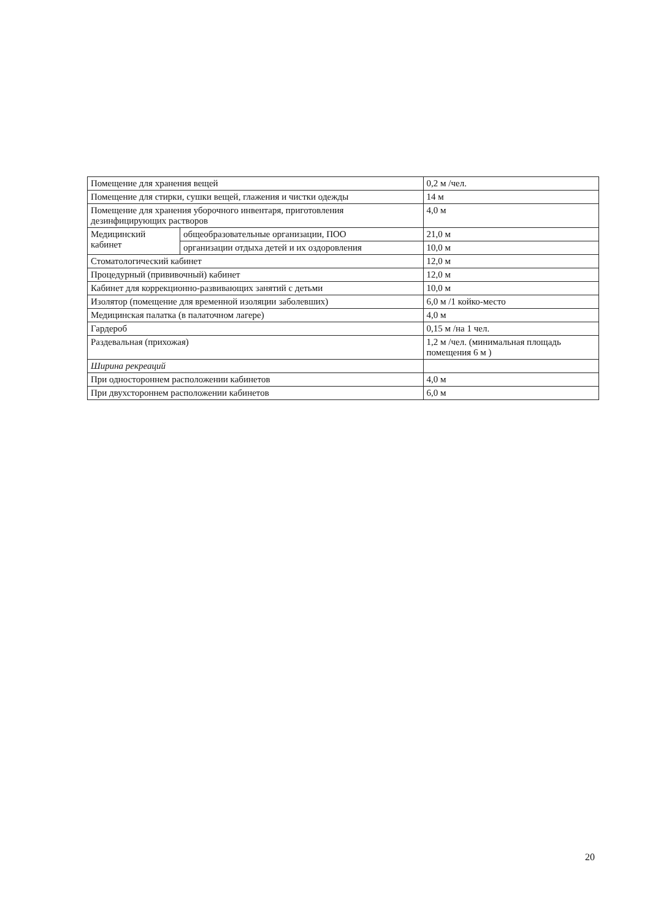| Помещение для хранения вещей | | 0,2 м /чел. |
| Помещение для стирки, сушки вещей, глажения и чистки одежды | | 14 м |
| Помещение для хранения уборочного инвентаря, приготовления дезинфицирующих растворов | | 4,0 м |
| Медицинский кабинет | общеобразовательные организации, ПОО | 21,0 м |
| | организации отдыха детей и их оздоровления | 10,0 м |
| Стоматологический кабинет | | 12,0 м |
| Процедурный (прививочный) кабинет | | 12,0 м |
| Кабинет для коррекционно-развивающих занятий с детьми | | 10,0 м |
| Изолятор (помещение для временной изоляции заболевших) | | 6,0 м /1 койко-место |
| Медицинская палатка (в палаточном лагере) | | 4,0 м |
| Гардероб | | 0,15 м /на 1 чел. |
| Раздевальная (прихожая) | | 1,2 м /чел. (минимальная площадь помещения 6 м ) |
| Ширина рекреаций | | |
| При одностороннем расположении кабинетов | | 4,0 м |
| При двухстороннем расположении кабинетов | | 6,0 м |
20